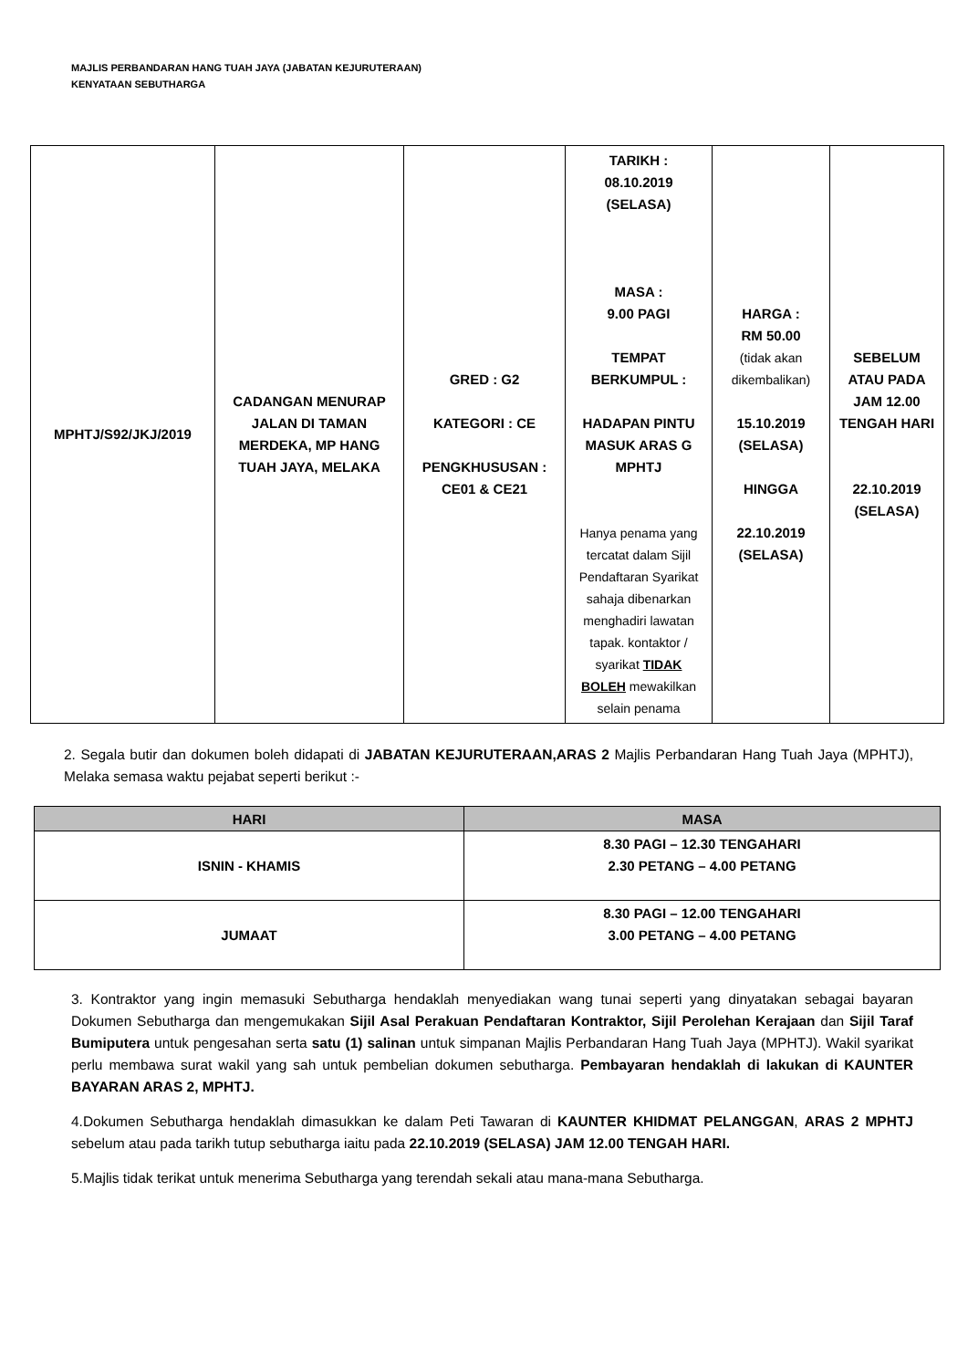MAJLIS PERBANDARAN HANG TUAH JAYA (JABATAN KEJURUTERAAN)
KENYATAAN SEBUTHARGA
| MPHTJ/S92/JKJ/2019 | CADANGAN MENURAP JALAN DI TAMAN MERDEKA, MP HANG TUAH JAYA, MELAKA | GRED : G2 KATEGORI : CE PENGKHUSUSAN : CE01 & CE21 | TARIKH : 08.10.2019 (SELASA) MASA : 9.00 PAGI TEMPAT BERKUMPUL : HADAPAN PINTU MASUK ARAS G MPHTJ Hanya penama yang tercatat dalam Sijil Pendaftaran Syarikat sahaja dibenarkan menghadiri lawatan tapak. kontaktor / syarikat TIDAK BOLEH mewakilkan selain penama | HARGA : RM 50.00 (tidak akan dikembalikan) 15.10.2019 (SELASA) HINGGA 22.10.2019 (SELASA) | SEBELUM ATAU PADA JAM 12.00 TENGAH HARI 22.10.2019 (SELASA) |
2. Segala butir dan dokumen boleh didapati di JABATAN KEJURUTERAAN,ARAS 2 Majlis Perbandaran Hang Tuah Jaya (MPHTJ), Melaka semasa waktu pejabat seperti berikut :-
| HARI | MASA |
| --- | --- |
| ISNIN - KHAMIS | 8.30 PAGI – 12.30 TENGAHARI 2.30 PETANG – 4.00 PETANG |
| JUMAAT | 8.30 PAGI – 12.00 TENGAHARI 3.00 PETANG – 4.00 PETANG |
3. Kontraktor yang ingin memasuki Sebutharga hendaklah menyediakan wang tunai seperti yang dinyatakan sebagai bayaran Dokumen Sebutharga dan mengemukakan Sijil Asal Perakuan Pendaftaran Kontraktor, Sijil Perolehan Kerajaan dan Sijil Taraf Bumiputera untuk pengesahan serta satu (1) salinan untuk simpanan Majlis Perbandaran Hang Tuah Jaya (MPHTJ). Wakil syarikat perlu membawa surat wakil yang sah untuk pembelian dokumen sebutharga. Pembayaran hendaklah di lakukan di KAUNTER BAYARAN ARAS 2, MPHTJ.
4.Dokumen Sebutharga hendaklah dimasukkan ke dalam Peti Tawaran di KAUNTER KHIDMAT PELANGGAN, ARAS 2 MPHTJ sebelum atau pada tarikh tutup sebutharga iaitu pada 22.10.2019 (SELASA) JAM 12.00 TENGAH HARI.
5.Majlis tidak terikat untuk menerima Sebutharga yang terendah sekali atau mana-mana Sebutharga.